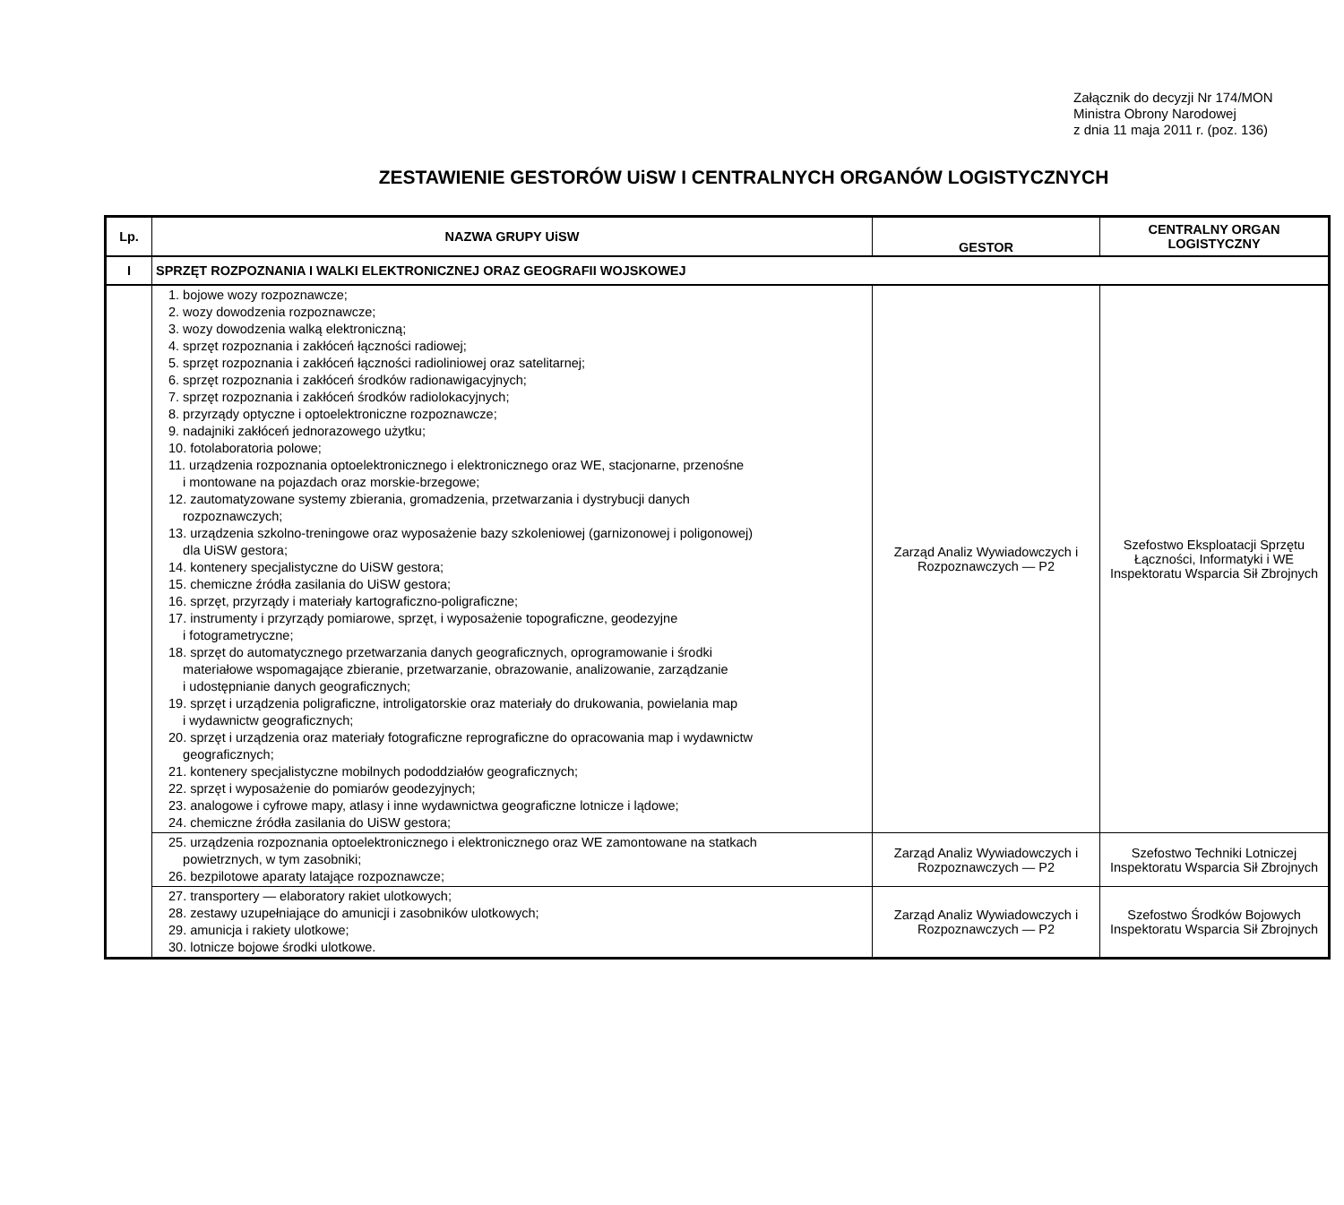Załącznik do decyzji Nr 174/MON
Ministra Obrony Narodowej
z dnia 11 maja 2011 r. (poz. 136)
ZESTAWIENIE GESTORÓW UiSW I CENTRALNYCH ORGANÓW LOGISTYCZNYCH
| Lp. | NAZWA GRUPY UiSW | GESTOR | CENTRALNY ORGAN LOGISTYCZNY |
| --- | --- | --- | --- |
| I | SPRZĘT ROZPOZNANIA I WALKI ELEKTRONICZNEJ ORAZ GEOGRAFII WOJSKOWEJ | | |
| | 1. bojowe wozy rozpoznawcze; 2. wozy dowodzenia rozpoznawcze; 3. wozy dowodzenia walką elektroniczną; 4. sprzęt rozpoznania i zakłóceń łączności radiowej; 5. sprzęt rozpoznania i zakłóceń łączności radioliniowej oraz satelitarnej; 6. sprzęt rozpoznania i zakłóceń środków radionawigacyjnych; 7. sprzęt rozpoznania i zakłóceń środków radiolokacyjnych; 8. przyrządy optyczne i optoelektroniczne rozpoznawcze; 9. nadajniki zakłóceń jednorazowego użytku; 10. fotolaboratoria polowe; 11. urządzenia rozpoznania optoelektronicznego i elektronicznego oraz WE, stacjonarne, przenośne i montowane na pojazdach oraz morskie-brzegowe; 12. zautomatyzowane systemy zbierania, gromadzenia, przetwarzania i dystrybucji danych rozpoznawczych; 13. urządzenia szkolno-treningowe oraz wyposażenie bazy szkoleniowej (garnizonowej i poligonowej) dla UiSW gestora; 14. kontenery specjalistyczne do UiSW gestora; 15. chemiczne źródła zasilania do UiSW gestora; 16. sprzęt, przyrządy i materiały kartograficzno-poligraficzne; 17. instrumenty i przyrządy pomiarowe, sprzęt, i wyposażenie topograficzne, geodezyjne i fotogrametryczne; 18. sprzęt do automatycznego przetwarzania danych geograficznych, oprogramowanie i środki materiałowe wspomagające zbieranie, przetwarzanie, obrazowanie, analizowanie, zarządzanie i udostępnianie danych geograficznych; 19. sprzęt i urządzenia poligraficzne, introligatorskie oraz materiały do drukowania, powielania map i wydawnictw geograficznych; 20. sprzęt i urządzenia oraz materiały fotograficzne reprograficzne do opracowania map i wydawnictw geograficznych; 21. kontenery specjalistyczne mobilnych pododdziałów geograficznych; 22. sprzęt i wyposażenie do pomiarów geodezyjnych; 23. analogowe i cyfrowe mapy, atlasy i inne wydawnictwa geograficzne lotnicze i lądowe; 24. chemiczne źródła zasilania do UiSW gestora; | Zarząd Analiz Wywiadowczych i Rozpoznawczych — P2 | Szefostwo Eksploatacji Sprzętu Łączności, Informatyki i WE Inspektoratu Wsparcia Sił Zbrojnych |
| | 25. urządzenia rozpoznania optoelektronicznego i elektronicznego oraz WE zamontowane na statkach powietrznych, w tym zasobniki; 26. bezpilotowe aparaty latające rozpoznawcze; | Zarząd Analiz Wywiadowczych i Rozpoznawczych — P2 | Szefostwo Techniki Lotniczej Inspektoratu Wsparcia Sił Zbrojnych |
| | 27. transportery — elaboratory rakiet ulotkowych; 28. zestawy uzupełniające do amunicji i zasobników ulotkowych; 29. amunicja i rakiety ulotkowe; 30. lotnicze bojowe środki ulotkowe. | Zarząd Analiz Wywiadowczych i Rozpoznawczych — P2 | Szefostwo Środków Bojowych Inspektoratu Wsparcia Sił Zbrojnych |